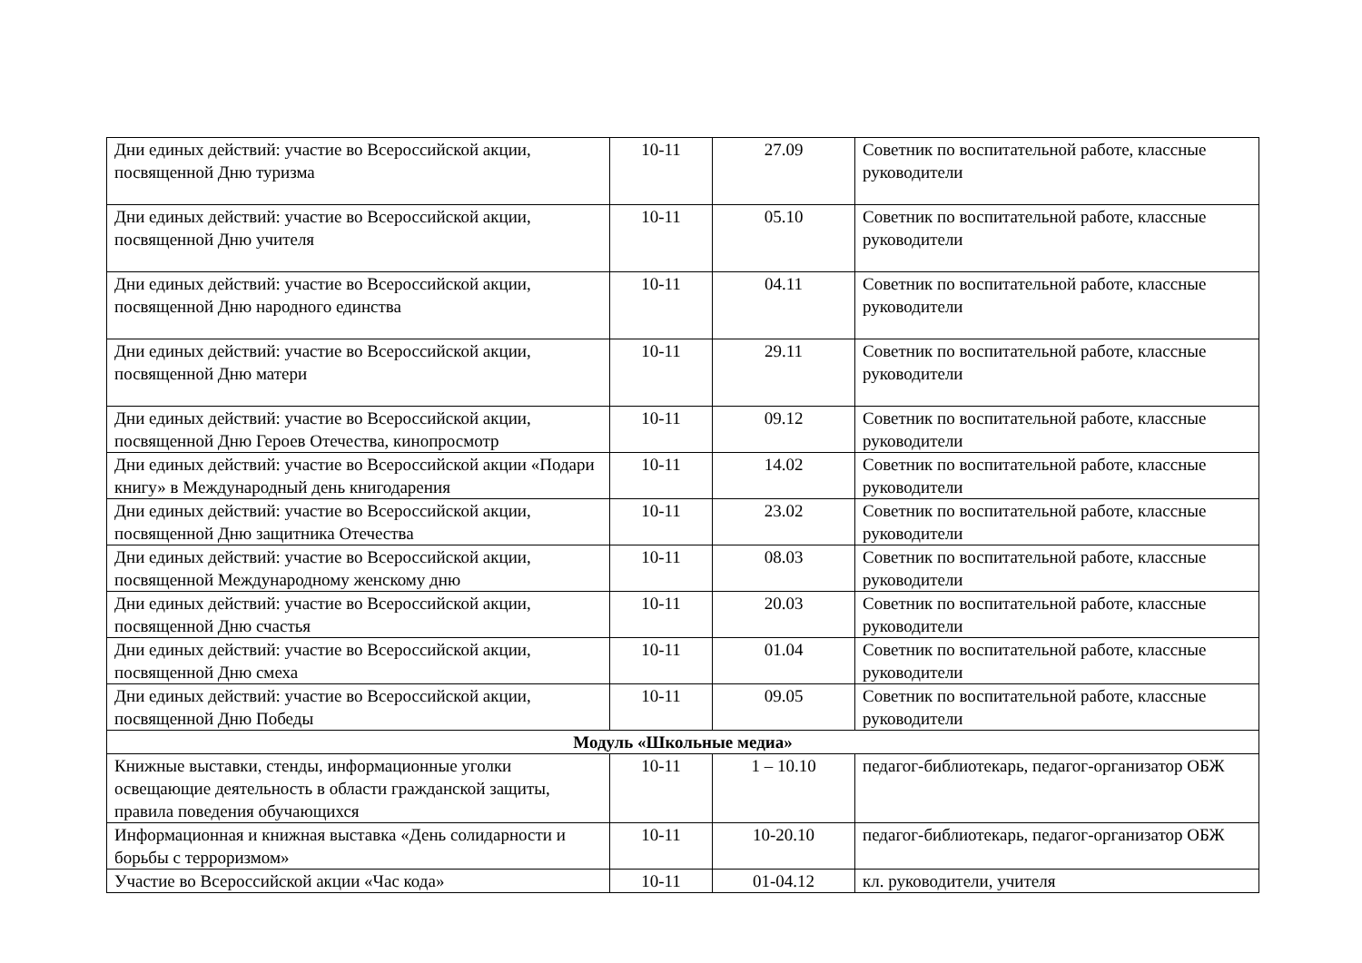| Дни единых действий: участие во Всероссийской акции, посвященной Дню туризма | 10-11 | 27.09 | Советник по воспитательной работе, классные руководители |
| Дни единых действий: участие во Всероссийской акции, посвященной Дню учителя | 10-11 | 05.10 | Советник по воспитательной работе, классные руководители |
| Дни единых действий: участие во Всероссийской акции, посвященной Дню народного единства | 10-11 | 04.11 | Советник по воспитательной работе, классные руководители |
| Дни единых действий: участие во Всероссийской акции, посвященной Дню матери | 10-11 | 29.11 | Советник по воспитательной работе, классные руководители |
| Дни единых действий: участие во Всероссийской акции, посвященной Дню Героев Отечества, кинопросмотр | 10-11 | 09.12 | Советник по воспитательной работе, классные руководители |
| Дни единых действий: участие во Всероссийской акции «Подари книгу» в Международный день книгодарения | 10-11 | 14.02 | Советник по воспитательной работе, классные руководители |
| Дни единых действий: участие во Всероссийской акции, посвященной Дню защитника Отечества | 10-11 | 23.02 | Советник по воспитательной работе, классные руководители |
| Дни единых действий: участие во Всероссийской акции, посвященной Международному женскому дню | 10-11 | 08.03 | Советник по воспитательной работе, классные руководители |
| Дни единых действий: участие во Всероссийской акции, посвященной Дню счастья | 10-11 | 20.03 | Советник по воспитательной работе, классные руководители |
| Дни единых действий: участие во Всероссийской акции, посвященной Дню смеха | 10-11 | 01.04 | Советник по воспитательной работе, классные руководители |
| Дни единых действий: участие во Всероссийской акции, посвященной Дню Победы | 10-11 | 09.05 | Советник по воспитательной работе, классные руководители |
| Модуль «Школьные медиа» | | | |
| Книжные выставки, стенды, информационные уголки освещающие деятельность в области гражданской защиты, правила поведения обучающихся | 10-11 | 1 – 10.10 | педагог-библиотекарь, педагог-организатор ОБЖ |
| Информационная и книжная выставка «День солидарности и борьбы с терроризмом» | 10-11 | 10-20.10 | педагог-библиотекарь, педагог-организатор ОБЖ |
| Участие во Всероссийской акции «Час кода» | 10-11 | 01-04.12 | кл. руководители, учителя |